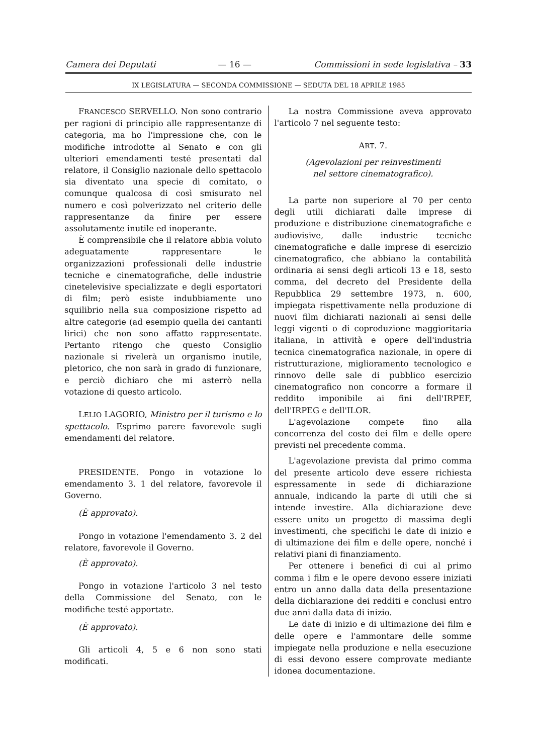Camera dei Deputati — 16 — Commissioni in sede legislativa – 33
IX LEGISLATURA — SECONDA COMMISSIONE — SEDUTA DEL 18 APRILE 1985
FRANCESCO SERVELLO. Non sono contrario per ragioni di principio alle rappresentanze di categoria, ma ho l'impressione che, con le modifiche introdotte al Senato e con gli ulteriori emendamenti testé presentati dal relatore, il Consiglio nazionale dello spettacolo sia diventato una specie di comitato, o comunque qualcosa di così smisurato nel numero e così polverizzato nel criterio delle rappresentanze da finire per essere assolutamente inutile ed inoperante.
È comprensibile che il relatore abbia voluto adeguatamente rappresentare le organizzazioni professionali delle industrie tecniche e cinematografiche, delle industrie cinetelevisive specializzate e degli esportatori di film; però esiste indubbiamente uno squilibrio nella sua composizione rispetto ad altre categorie (ad esempio quella dei cantanti lirici) che non sono affatto rappresentate. Pertanto ritengo che questo Consiglio nazionale si rivelerà un organismo inutile, pletorico, che non sarà in grado di funzionare, e perciò dichiaro che mi asterrò nella votazione di questo articolo.
LELIO LAGORIO, Ministro per il turismo e lo spettacolo. Esprimo parere favorevole sugli emendamenti del relatore.
PRESIDENTE. Pongo in votazione lo emendamento 3. 1 del relatore, favorevole il Governo.
(È approvato).
Pongo in votazione l'emendamento 3. 2 del relatore, favorevole il Governo.
(È approvato).
Pongo in votazione l'articolo 3 nel testo della Commissione del Senato, con le modifiche testé apportate.
(È approvato).
Gli articoli 4, 5 e 6 non sono stati modificati.
La nostra Commissione aveva approvato l'articolo 7 nel seguente testo:
ART. 7.
(Agevolazioni per reinvestimenti
nel settore cinematografico).
La parte non superiore al 70 per cento degli utili dichiarati dalle imprese di produzione e distribuzione cinematografiche e audiovisive, dalle industrie tecniche cinematografiche e dalle imprese di esercizio cinematografico, che abbiano la contabilità ordinaria ai sensi degli articoli 13 e 18, sesto comma, del decreto del Presidente della Repubblica 29 settembre 1973, n. 600, impiegata rispettivamente nella produzione di nuovi film dichiarati nazionali ai sensi delle leggi vigenti o di coproduzione maggioritaria italiana, in attività e opere dell'industria tecnica cinematografica nazionale, in opere di ristrutturazione, miglioramento tecnologico e rinnovo delle sale di pubblico esercizio cinematografico non concorre a formare il reddito imponibile ai fini dell'IRPEF, dell'IRPEG e dell'ILOR.
L'agevolazione compete fino alla concorrenza del costo dei film e delle opere previsti nel precedente comma.
L'agevolazione prevista dal primo comma del presente articolo deve essere richiesta espressamente in sede di dichiarazione annuale, indicando la parte di utili che si intende investire. Alla dichiarazione deve essere unito un progetto di massima degli investimenti, che specifichi le date di inizio e di ultimazione dei film e delle opere, nonché i relativi piani di finanziamento.
Per ottenere i benefici di cui al primo comma i film e le opere devono essere iniziati entro un anno dalla data della presentazione della dichiarazione dei redditi e conclusi entro due anni dalla data di inizio.
Le date di inizio e di ultimazione dei film e delle opere e l'ammontare delle somme impiegate nella produzione e nella esecuzione di essi devono essere comprovate mediante idonea documentazione.